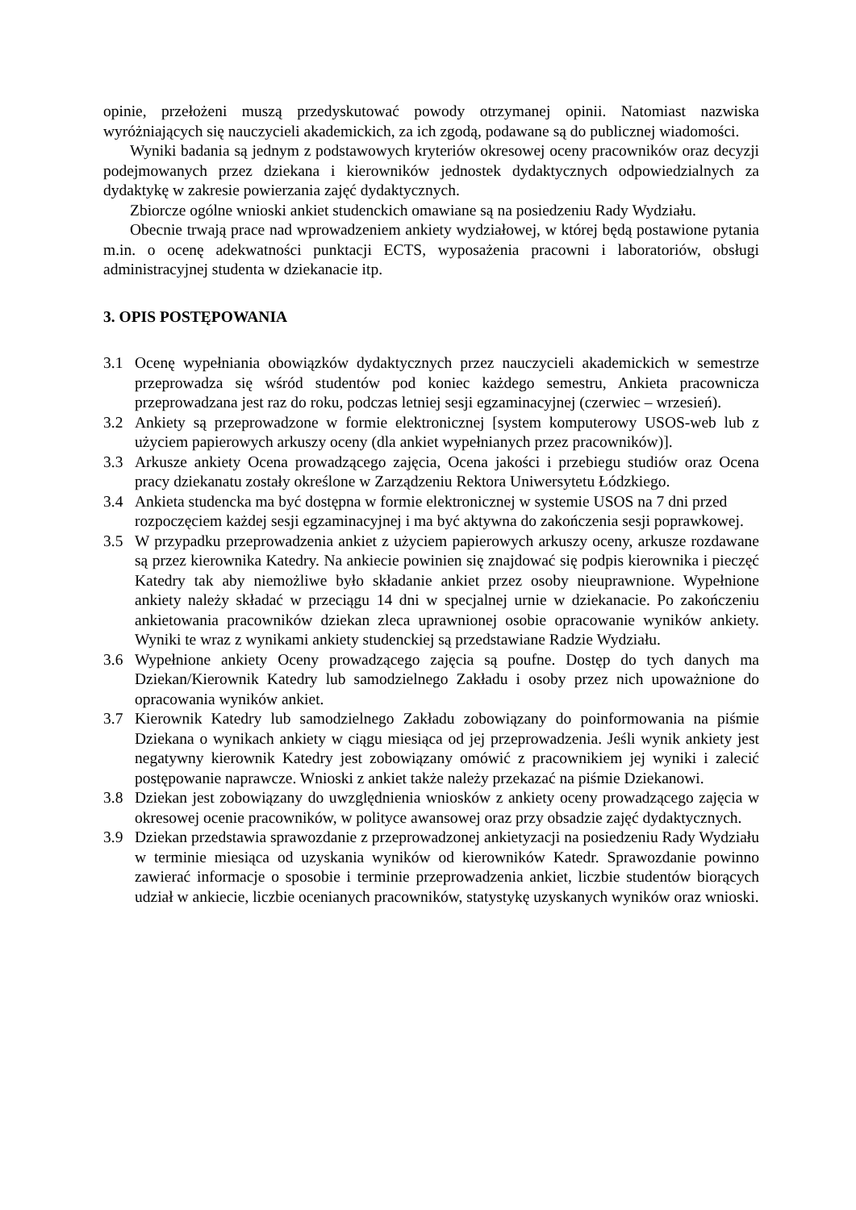opinie, przełożeni muszą przedyskutować powody otrzymanej opinii. Natomiast nazwiska wyróżniających się nauczycieli akademickich, za ich zgodą, podawane są do publicznej wiadomości.
Wyniki badania są jednym z podstawowych kryteriów okresowej oceny pracowników oraz decyzji podejmowanych przez dziekana i kierowników jednostek dydaktycznych odpowiedzialnych za dydaktykę w zakresie powierzania zajęć dydaktycznych.
Zbiorcze ogólne wnioski ankiet studenckich omawiane są na posiedzeniu Rady Wydziału.
Obecnie trwają prace nad wprowadzeniem ankiety wydziałowej, w której będą postawione pytania m.in. o ocenę adekwatności punktacji ECTS, wyposażenia pracowni i laboratoriów, obsługi administracyjnej studenta w dziekanacie itp.
3. OPIS POSTĘPOWANIA
3.1 Ocenę wypełniania obowiązków dydaktycznych przez nauczycieli akademickich w semestrze przeprowadza się wśród studentów pod koniec każdego semestru, Ankieta pracownicza przeprowadzana jest raz do roku, podczas letniej sesji egzaminacyjnej (czerwiec – wrzesień).
3.2 Ankiety są przeprowadzone w formie elektronicznej [system komputerowy USOS-web lub z użyciem papierowych arkuszy oceny (dla ankiet wypełnianych przez pracowników)].
3.3 Arkusze ankiety Ocena prowadzącego zajęcia, Ocena jakości i przebiegu studiów oraz Ocena pracy dziekanatu zostały określone w Zarządzeniu Rektora Uniwersytetu Łódzkiego.
3.4 Ankieta studencka ma być dostępna w formie elektronicznej w systemie USOS na 7 dni przed rozpoczęciem każdej sesji egzaminacyjnej i ma być aktywna do zakończenia sesji poprawkowej.
3.5 W przypadku przeprowadzenia ankiet z użyciem papierowych arkuszy oceny, arkusze rozdawane są przez kierownika Katedry. Na ankiecie powinien się znajdować się podpis kierownika i pieczęć Katedry tak aby niemożliwe było składanie ankiet przez osoby nieuprawnione. Wypełnione ankiety należy składać w przeciągu 14 dni w specjalnej urnie w dziekanacie. Po zakończeniu ankietowania pracowników dziekan zleca uprawnionej osobie opracowanie wyników ankiety. Wyniki te wraz z wynikami ankiety studenckiej są przedstawiane Radzie Wydziału.
3.6 Wypełnione ankiety Oceny prowadzącego zajęcia są poufne. Dostęp do tych danych ma Dziekan/Kierownik Katedry lub samodzielnego Zakładu i osoby przez nich upoważnione do opracowania wyników ankiet.
3.7 Kierownik Katedry lub samodzielnego Zakładu zobowiązany do poinformowania na piśmie Dziekana o wynikach ankiety w ciągu miesiąca od jej przeprowadzenia. Jeśli wynik ankiety jest negatywny kierownik Katedry jest zobowiązany omówić z pracownikiem jej wyniki i zalecić postępowanie naprawcze. Wnioski z ankiet także należy przekazać na piśmie Dziekanowi.
3.8 Dziekan jest zobowiązany do uwzględnienia wniosków z ankiety oceny prowadzącego zajęcia w okresowej ocenie pracowników, w polityce awansowej oraz przy obsadzie zajęć dydaktycznych.
3.9 Dziekan przedstawia sprawozdanie z przeprowadzonej ankietyzacji na posiedzeniu Rady Wydziału w terminie miesiąca od uzyskania wyników od kierowników Katedr. Sprawozdanie powinno zawierać informacje o sposobie i terminie przeprowadzenia ankiet, liczbie studentów biorących udział w ankiecie, liczbie ocenianych pracowników, statystykę uzyskanych wyników oraz wnioski.